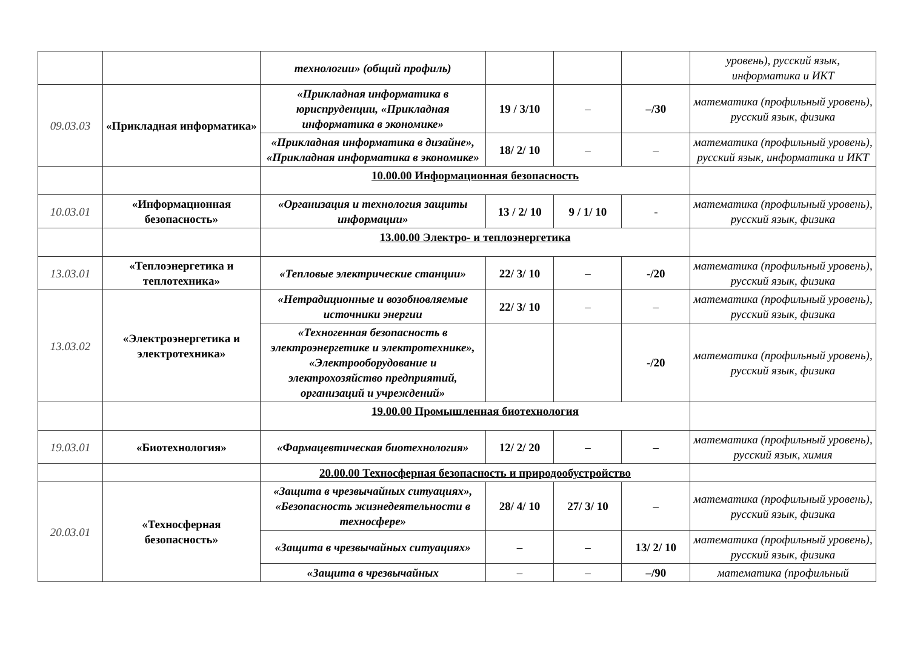| | | технологии» (общий профиль) | | | | уровень), русский язык, информатика и ИКТ |
| 09.03.03 | «Прикладная информатика» | «Прикладная информатика в юриспруденции, «Прикладная информатика в экономике» | 19 / 3/10 | – | –/30 | математика (профильный уровень), русский язык, физика |
| | | «Прикладная информатика в дизайне», «Прикладная информатика в экономике» | 18/ 2/ 10 | – | – | математика (профильный уровень), русский язык, информатика и ИКТ |
| | | 10.00.00 Информационная безопасность | | | | |
| 10.03.01 | «Информацнонная безопасность» | «Организация и технология защиты информации» | 13 / 2/ 10 | 9 / 1/ 10 | - | математика (профильный уровень), русский язык, физика |
| | | 13.00.00 Электро- и теплоэнергетика | | | | |
| 13.03.01 | «Теплоэнергетика и теплотехника» | «Тепловые электрические станции» | 22/ 3/ 10 | – | -/20 | математика (профильный уровень), русский язык, физика |
| 13.03.02 | «Электроэнергетика и электротехника» | «Нетрадиционные и возобновляемые источники энергии | 22/ 3/ 10 | – | – | математика (профильный уровень), русский язык, физика |
| | | «Техногенная безопасность в электроэнергетике и электротехнике», «Электрооборудование и электрохозяйство предприятий, организаций и учреждений» | | | -/20 | математика (профильный уровень), русский язык, физика |
| | | 19.00.00 Промышленная биотехнология | | | | |
| 19.03.01 | «Биотехнология» | «Фармацевтическая биотехнология» | 12/ 2/ 20 | – | – | математика (профильный уровень), русский язык, химия |
| | | 20.00.00 Техносферная безопасность и природообустройство | | | | |
| 20.03.01 | «Техносферная безопасность» | «Защита в чрезвычайных ситуациях», «Безопасность жизнедеятельности в техносфере» | 28/ 4/ 10 | 27/ 3/ 10 | – | математика (профильный уровень), русский язык, физика |
| | | «Защита в чрезвычайных ситуациях» | – | – | 13/ 2/ 10 | математика (профильный уровень), русский язык, физика |
| | | «Защита в чрезвычайных | – | – | –/90 | математика (профильный |